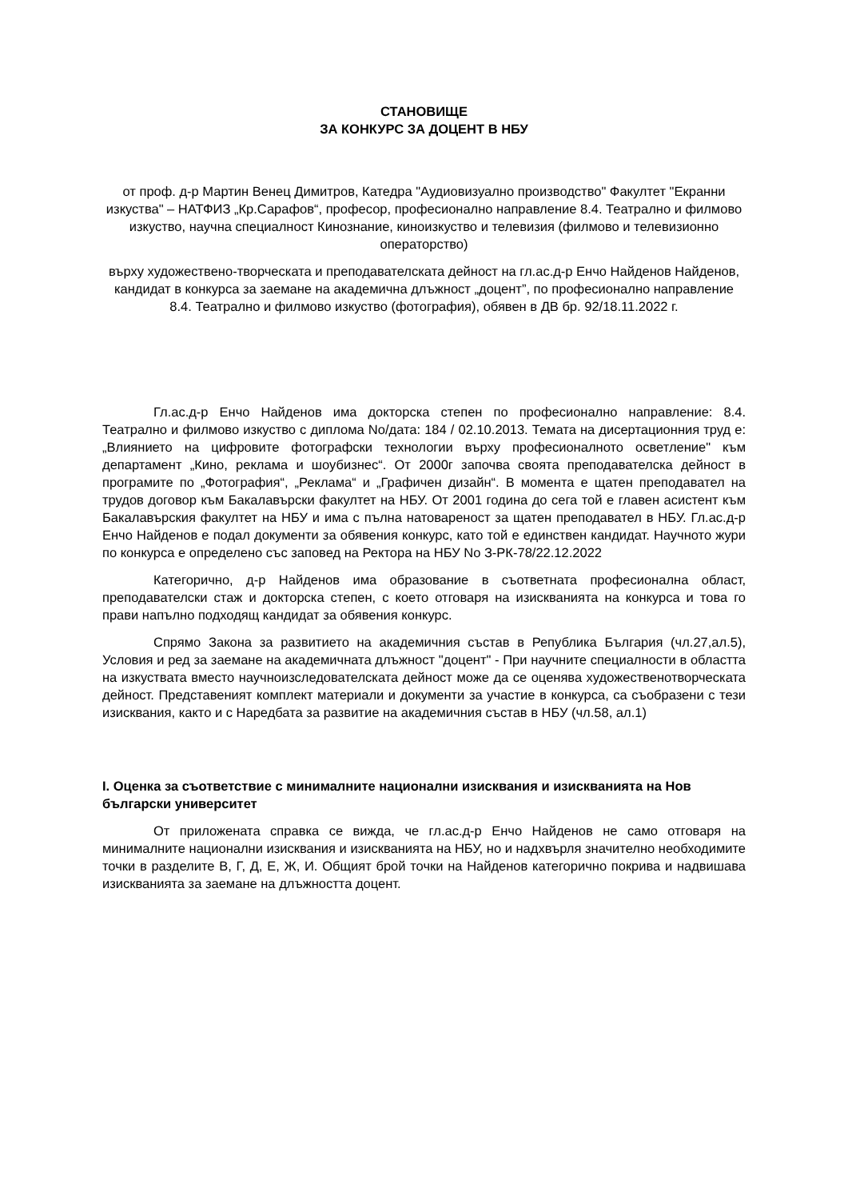СТАНОВИЩЕ
ЗА КОНКУРС ЗА ДОЦЕНТ В НБУ
от проф. д-р Мартин Венец Димитров, Катедра "Аудиовизуално производство" Факултет "Екранни изкуства" – НАТФИЗ „Кр.Сарафов“, професор, професионално направление 8.4. Театрално и филмово изкуство, научна специалност Кинознание, киноизкуство и телевизия (филмово и телевизионно операторство)
върху художествено-творческата и преподавателската дейност на гл.ас.д-р Енчо Найденов Найденов, кандидат в конкурса за заемане на академична длъжност „доцент”, по професионално направление 8.4. Театрално и филмово изкуство (фотография), обявен в ДВ бр. 92/18.11.2022 г.
Гл.ас.д-р Енчо Найденов има докторска степен по професионално направление: 8.4. Театрално и филмово изкуство с диплома No/дата: 184 / 02.10.2013. Темата на дисертационния труд е: „Влиянието на цифровите фотографски технологии върху професионалното осветление" към департамент „Кино, реклама и шоубизнес“. От 2000г започва своята преподавателска дейност в програмите по „Фотография“, „Реклама“ и „Графичен дизайн“. В момента е щатен преподавател на трудов договор към Бакалавърски факултет на НБУ. От 2001 година до сега той е главен асистент към Бакалавърския факултет на НБУ и има с пълна натовареност за щатен преподавател в НБУ. Гл.ас.д-р Енчо Найденов е подал документи за обявения конкурс, като той е единствен кандидат. Научното жури по конкурса е определено със заповед на Ректора на НБУ No З-РК-78/22.12.2022
Категорично, д-р Найденов има образование в съответната професионална област, преподавателски стаж и докторска степен, с което отговаря на изискванията на конкурса и това го прави напълно подходящ кандидат за обявения конкурс.
Спрямо Закона за развитието на академичния състав в Република България (чл.27,ал.5), Условия и ред за заемане на академичната длъжност "доцент" - При научните специалности в областта на изкуствата вместо научноизследователската дейност може да се оценява художественотворческата дейност. Представеният комплект материали и документи за участие в конкурса, са съобразени с тези изисквания, както и с Наредбата за развитие на академичния състав в НБУ (чл.58, ал.1)
I. Оценка за съответствие с минималните национални изисквания и изискванията на Нов български университет
От приложената справка се вижда, че гл.ас.д-р Енчо Найденов не само отговаря на минималните национални изисквания и изискванията на НБУ, но и надхвърля значително необходимите точки в разделите В, Г, Д, Е, Ж, И. Общият брой точки на Найденов категорично покрива и надвишава изискванията за заемане на длъжността доцент.